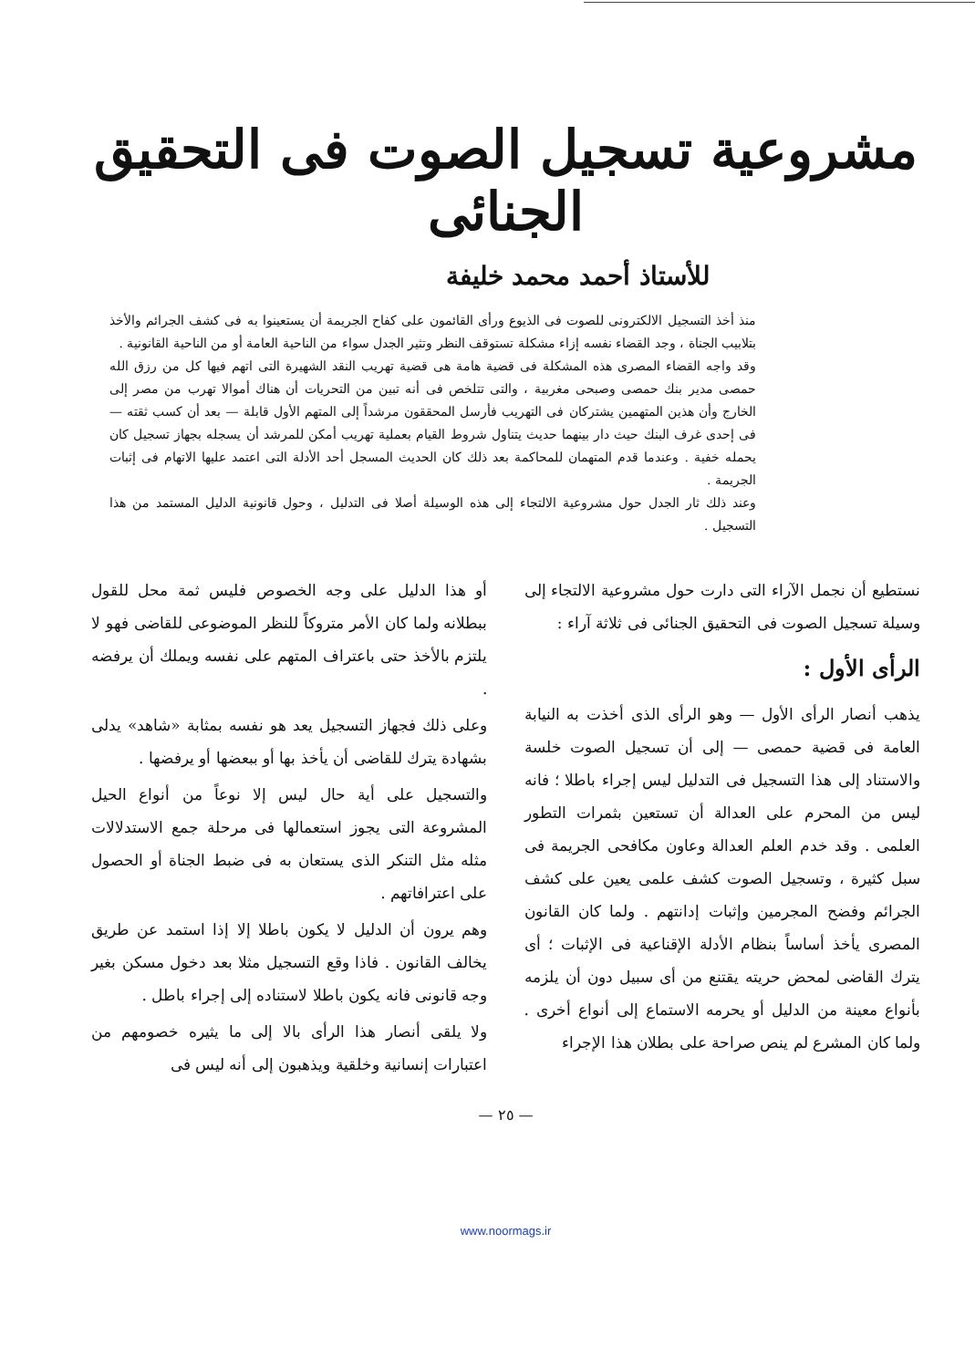مشروعية تسجيل الصوت فى التحقيق الجنائى
للأستاذ أحمد محمد خليفة
منذ أخذ التسجيل الالكترونى للصوت فى الذيوع ورأى القائمون على كفاح الجريمة أن يستعينوا به فى كشف الجرائم والأخذ بتلابيب الجناة ، وجد القضاء نفسه إزاء مشكلة تستوقف النظر وتثير الجدل سواء من الناحية العامة أو من الناحية القانونية .
وقد واجه القضاء المصرى هذه المشكلة فى قضية هامة هى قضية تهريب النقد الشهيرة التى اتهم فيها كل من رزق الله حمصى مدير بنك حمصى وصبحى مغربية ، والتى تتلخص فى أنه تبين من التحريات أن هناك أموالا تهرب من مصر إلى الخارج وأن هذين المتهمين يشتركان فى التهريب فأرسل المحققون مرشداً إلى المتهم الأول قابلة — بعد أن كسب ثقته — فى إحدى غرف البنك حيث دار بينهما حديث يتناول شروط القيام بعملية تهريب أمكن للمرشد أن يسجله بجهاز تسجيل كان يحمله خفية . وعندما قدم المتهمان للمحاكمة بعد ذلك كان الحديث المسجل أحد الأدلة التى اعتمد عليها الاتهام فى إثبات الجريمة .
وعند ذلك ثار الجدل حول مشروعية الالتجاء إلى هذه الوسيلة أصلا فى التدليل ، وحول قانونية الدليل المستمد من هذا التسجيل .
نستطيع أن نجمل الآراء التى دارت حول مشروعية الالتجاء إلى وسيلة تسجيل الصوت فى التحقيق الجنائى فى ثلاثة آراء :
الرأى الأول :
يذهب أنصار الرأى الأول — وهو الرأى الذى أخذت به النيابة العامة فى قضية حمصى — إلى أن تسجيل الصوت خلسة والاستناد إلى هذا التسجيل فى التدليل ليس إجراء باطلا ؛ فانه ليس من المحرم على العدالة أن تستعين بثمرات التطور العلمى . وقد خدم العلم العدالة وعاون مكافحى الجريمة فى سبل كثيرة ، وتسجيل الصوت كشف علمى يعين على كشف الجرائم وفضح المجرمين وإثبات إدانتهم . ولما كان القانون المصرى يأخذ أساساً بنظام الأدلة الإقناعية فى الإثبات ؛ أى يترك القاضى لمحض حريته يقتنع من أى سبيل دون أن يلزمه بأنواع معينة من الدليل أو يحرمه الاستماع إلى أنواع أخرى . ولما كان المشرع لم ينص صراحة على بطلان هذا الإجراء
أو هذا الدليل على وجه الخصوص فليس ثمة محل للقول ببطلانه ولما كان الأمر متروكاً للنظر الموضوعى للقاضى فهو لا يلتزم بالأخذ حتى باعتراف المتهم على نفسه ويملك أن يرفضه .
وعلى ذلك فجهاز التسجيل يعد هو نفسه بمثابة «شاهد» يدلى بشهادة يترك للقاضى أن يأخذ بها أو ببعضها أو يرفضها .
والتسجيل على أية حال ليس إلا نوعاً من أنواع الحيل المشروعة التى يجوز استعمالها فى مرحلة جمع الاستدلالات مثله مثل التنكر الذى يستعان به فى ضبط الجناة أو الحصول على اعترافاتهم .
وهم يرون أن الدليل لا يكون باطلا إلا إذا استمد عن طريق يخالف القانون . فاذا وقع التسجيل مثلا بعد دخول مسكن بغير وجه قانونى فانه يكون باطلا لاستناده إلى إجراء باطل .
ولا يلقى أنصار هذا الرأى بالا إلى ما يثيره خصومهم من اعتبارات إنسانية وخلقية ويذهبون إلى أنه ليس فى
— ٢٥ —
www.noormags.ir